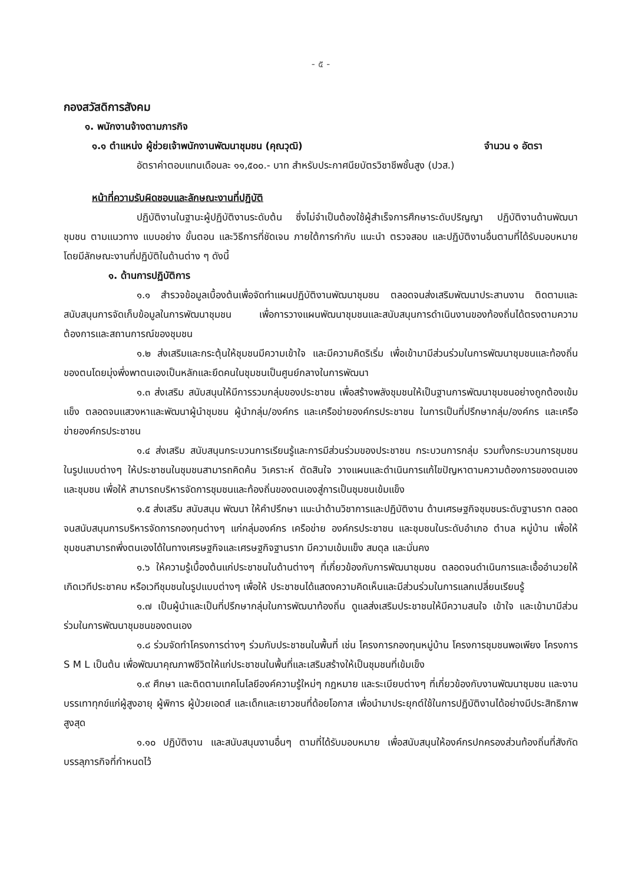- ๕ -
กองสวัสดิการสังคม
๑. พนักงานจ้างตามภารกิจ
๑.๑ ตำแหน่ง ผู้ช่วยเจ้าพนักงานพัฒนาชุมชน (คุณวุฒิ) จำนวน ๑ อัตรา
อัตราค่าตอบแทนเดือนละ ๑๑,๕๐๐.- บาท สำหรับประกาศนียบัตรวิชาชีพชั้นสูง (ปวส.)
หน้าที่ความรับผิดชอบและลักษณะงานที่ปฏิบัติ
ปฏิบัติงานในฐานะผู้ปฏิบัติงานระดับต้น ซึ่งไม่จำเป็นต้องใช้ผู้สำเร็จการศึกษาระดับปริญญา ปฏิบัติงานด้านพัฒนาชุมชน ตามแนวทาง แบบอย่าง ขั้นตอน และวิธีการที่ชัดเจน ภายใต้การกำกับ แนะนำ ตรวจสอบ และปฏิบัติงานอื่นตามที่ได้รับมอบหมาย โดยมีลักษณะงานที่ปฏิบัติในด้านต่าง ๆ ดังนี้
๑. ด้านการปฏิบัติการ
๑.๑ สำรวจข้อมูลเบื้องต้นเพื่อจัดทำแผนปฏิบัติงานพัฒนาชุมชน ตลอดจนส่งเสริมพัฒนาประสานงาน ติดตามและสนับสนุนการจัดเก็บข้อมูลในการพัฒนาชุมชน เพื่อการวางแผนพัฒนาชุมชนและสนับสนุนการดำเนินงานของท้องถิ่นได้ตรงตามความต้องการและสถานการณ์ของชุมชน
๑.๒ ส่งเสริมและกระตุ้นให้ชุมชนมีความเข้าใจ และมีความคิดริเริ่ม เพื่อเข้ามามีส่วนร่วมในการพัฒนาชุมชนและท้องถิ่นของตนโดยมุ่งพึ่งพาตนเองเป็นหลักและยึดคนในชุมชนเป็นศูนย์กลางในการพัฒนา
๑.๓ ส่งเสริม สนับสนุนให้มีการรวมกลุ่มของประชาชน เพื่อสร้างพลังชุมชนให้เป็นฐานการพัฒนาชุมชนอย่างถูกต้องเข้มแข็ง ตลอดจนแสวงหาและพัฒนาผู้นำชุมชน ผู้นำกลุ่ม/องค์กร และเครือข่ายองค์กรประชาชน ในการเป็นที่ปรึกษากลุ่ม/องค์กร และเครือข่ายองค์กรประชาชน
๑.๔ ส่งเสริม สนับสนุนกระบวนการเรียนรู้และการมีส่วนร่วมของประชาชน กระบวนการกลุ่ม รวมทั้งกระบวนการชุมชนในรูปแบบต่างๆ ให้ประชาชนในชุมชนสามารถคิดค้น วิเคราะห์ ตัดสินใจ วางแผนและดำเนินการแก้ไขปัญหาตามความต้องการของตนเองและชุมชน เพื่อให้ สามารถบริหารจัดการชุมชนและท้องถิ่นของตนเองสู่การเป็นชุมชนเข้มแข็ง
๑.๕ ส่งเสริม สนับสนุน พัฒนา ให้คำปรึกษา แนะนำด้านวิชาการและปฏิบัติงาน ด้านเศรษฐกิจชุมชนระดับฐานราก ตลอดจนสนับสนุนการบริหารจัดการกองทุนต่างๆ แก่กลุ่มองค์กร เครือข่าย องค์กรประชาชน และชุมชนในระดับอำเภอ ตำบล หมู่บ้าน เพื่อให้ชุมชนสามารถพึ่งตนเองได้ในทางเศรษฐกิจและเศรษฐกิจฐานราก มีความเข้มแข็ง สมดุล และมั่นคง
๑.๖ ให้ความรู้เบื้องต้นแก่ประชาชนในด้านต่างๆ ที่เกี่ยวข้องกับการพัฒนาชุมชน ตลอดจนดำเนินการและเอื้ออำนวยให้เกิดเวทีประชาคม หรือเวทีชุมชนในรูปแบบต่างๆ เพื่อให้ ประชาชนได้แสดงความคิดเห็นและมีส่วนร่วมในการแลกเปลี่ยนเรียนรู้
๑.๗ เป็นผู้นำและเป็นที่ปรึกษากลุ่มในการพัฒนาท้องถิ่น ดูแลส่งเสริมประชาชนให้มีความสนใจ เข้าใจ และเข้ามามีส่วนร่วมในการพัฒนาชุมชนของตนเอง
๑.๘ ร่วมจัดทำโครงการต่างๆ ร่วมกับประชาชนในพื้นที่ เช่น โครงการกองทุนหมู่บ้าน โครงการชุมชนพอเพียง โครงการ S M L เป็นต้น เพื่อพัฒนาคุณภาพชีวิตให้แก่ประชาชนในพื้นที่และเสริมสร้างให้เป็นชุมชนที่เข้มเข็ง
๑.๙ ศึกษา และติดตามเทคโนโลยีองค์ความรู้ใหม่ๆ กฎหมาย และระเบียบต่างๆ ที่เกี่ยวข้องกับงานพัฒนาชุมชน และงานบรรเทาทุกข์แก่ผู้สูงอายุ ผู้พิการ ผู้ป่วยเอดส์ และเด็กและเยาวชนที่ด้อยโอกาส เพื่อนำมาประยุกต์ใช้ในการปฏิบัติงานได้อย่างมีประสิทธิภาพสูงสุด
๑.๑๐ ปฏิบัติงาน และสนับสนุนงานอื่นๆ ตามที่ได้รับมอบหมาย เพื่อสนับสนุนให้องค์กรปกครองส่วนท้องถิ่นที่สังกัดบรรลุภารกิจที่กำหนดไว้